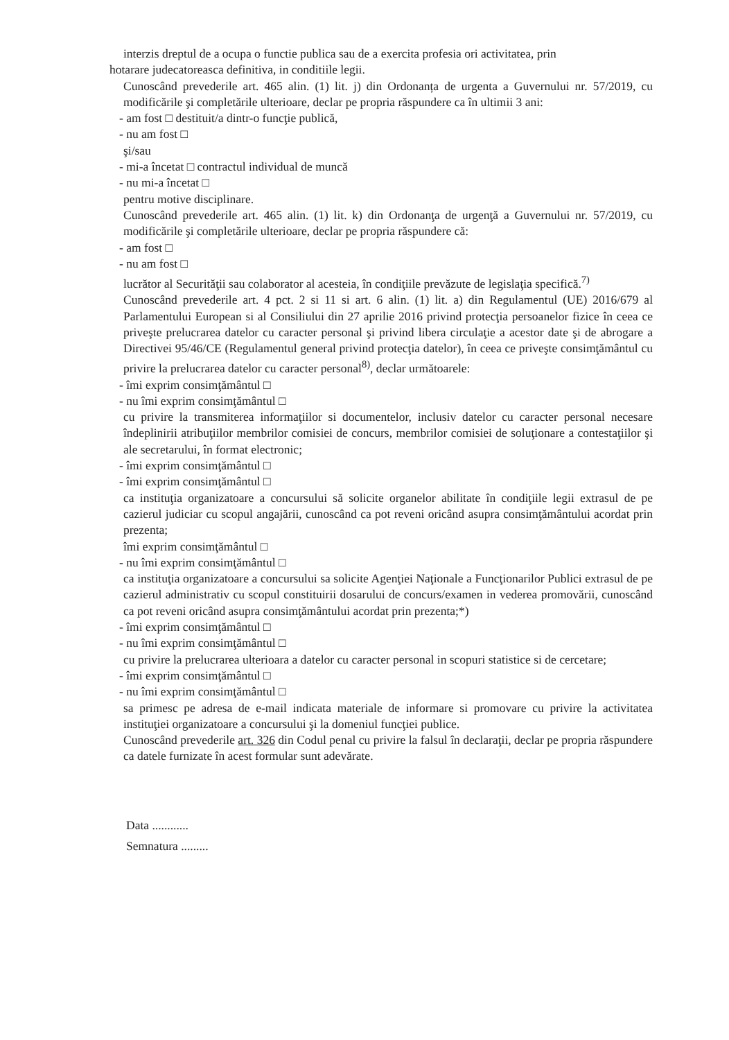interzis dreptul de a ocupa o functie publica sau de a exercita profesia ori activitatea, prin
hotarare judecatoreasca definitiva, in conditiile legii.
Cunoscând prevederile art. 465 alin. (1) lit. j) din Ordonanța de urgenta a Guvernului nr. 57/2019, cu modificările şi completările ulterioare, declar pe propria răspundere ca în ultimii 3 ani:
- am fost □ destituit/a dintr-o funcţie publică,
- nu am fost □
şi/sau
- mi-a încetat □ contractul individual de muncă
- nu mi-a încetat □
pentru motive disciplinare.
Cunoscând prevederile art. 465 alin. (1) lit. k) din Ordonanţa de urgenţă a Guvernului nr. 57/2019, cu modificările şi completările ulterioare, declar pe propria răspundere că:
- am fost □
- nu am fost □
lucrător al Securităţii sau colaborator al acesteia, în condiţiile prevăzute de legislaţia specifică.<sup>7)</sup>
Cunoscând prevederile art. 4 pct. 2 si 11 si art. 6 alin. (1) lit. a) din Regulamentul (UE) 2016/679 al Parlamentului European si al Consiliului din 27 aprilie 2016 privind protecţia persoanelor fizice în ceea ce priveşte prelucrarea datelor cu caracter personal şi privind libera circulaţie a acestor date şi de abrogare a Directivei 95/46/CE (Regulamentul general privind protecţia datelor), în ceea ce priveşte consimţământul cu privire la prelucrarea datelor cu caracter personal<sup>8)</sup>, declar următoarele:
- îmi exprim consimţământul □
- nu îmi exprim consimţământul □
cu privire la transmiterea informaţiilor si documentelor, inclusiv datelor cu caracter personal necesare îndeplinirii atribuţiilor membrilor comisiei de concurs, membrilor comisiei de soluţionare a contestaţiilor şi ale secretarului, în format electronic;
- îmi exprim consimţământul □
- îmi exprim consimţământul □
ca instituţia organizatoare a concursului să solicite organelor abilitate în condiţiile legii extrasul de pe cazierul judiciar cu scopul angajării, cunoscând ca pot reveni oricând asupra consimţământului acordat prin prezenta;
îmi exprim consimţământul □
- nu îmi exprim consimţământul □
ca instituţia organizatoare a concursului sa solicite Agenţiei Naţionale a Funcţionarilor Publici extrasul de pe cazierul administrativ cu scopul constituirii dosarului de concurs/examen in vederea promovării, cunoscând ca pot reveni oricând asupra consimţământului acordat prin prezenta;*)
- îmi exprim consimţământul □
- nu îmi exprim consimţământul □
cu privire la prelucrarea ulterioara a datelor cu caracter personal in scopuri statistice si de cercetare;
- îmi exprim consimţământul □
- nu îmi exprim consimţământul □
sa primesc pe adresa de e-mail indicata materiale de informare si promovare cu privire la activitatea instituţiei organizatoare a concursului şi la domeniul funcţiei publice.
Cunoscând prevederile art. 326 din Codul penal cu privire la falsul în declaraţii, declar pe propria răspundere ca datele furnizate în acest formular sunt adevărate.
Data ............
Semnatura .........